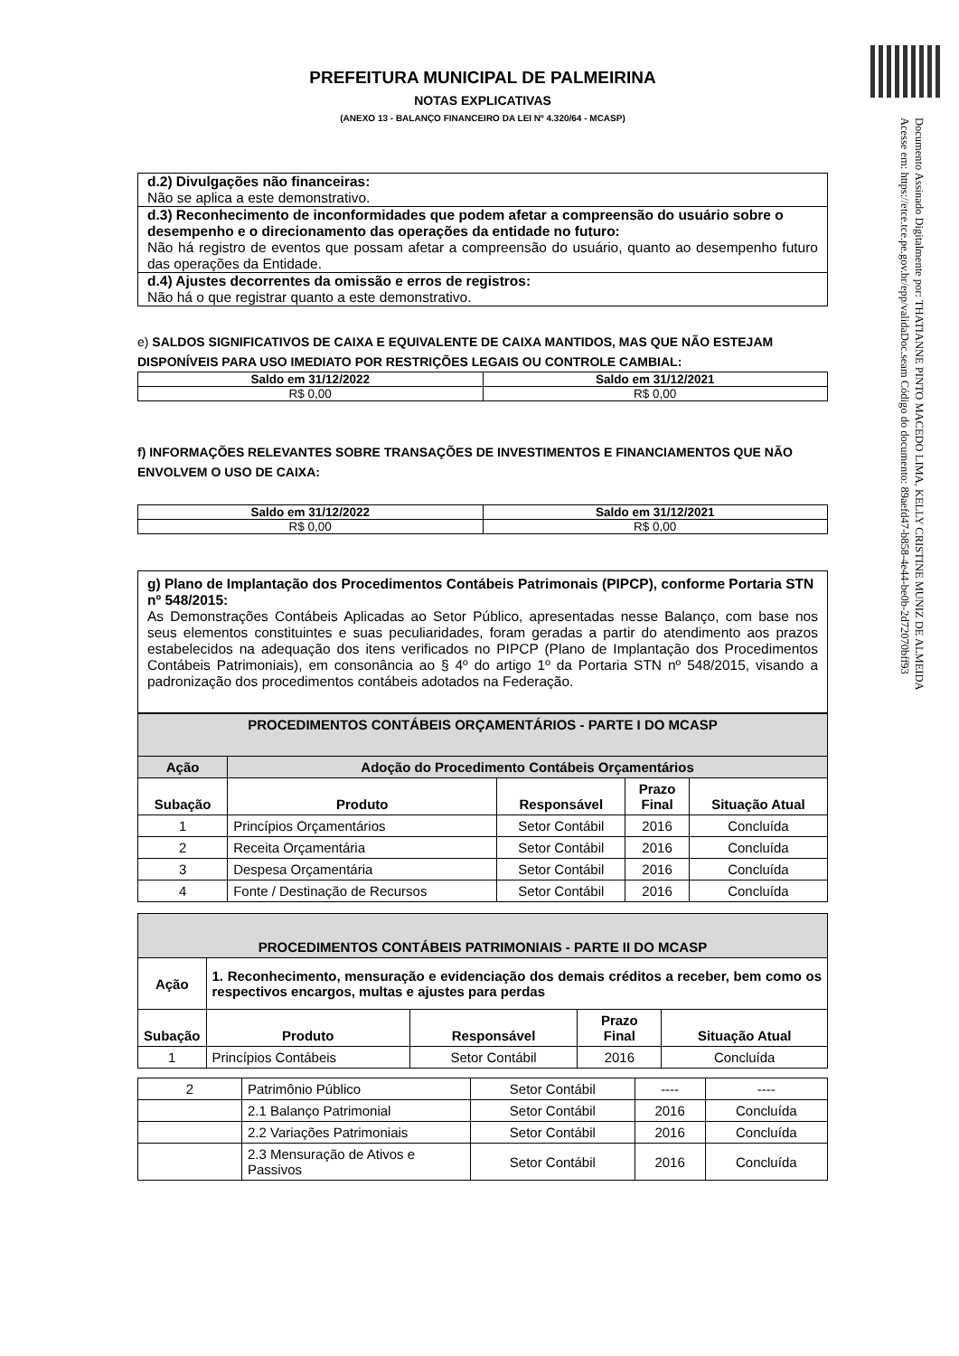Documento Assinado Digitalmente por: THATIANNE PINTO MACEDO LIMA, KELLY CRISTINE MUNIZ DE ALMEIDA
Acesse em: https://etce.tce.pe.gov.br/epp/validaDoc.seam Código do documento: 89aefd47-b858-4e44-be0b-2d72070bff93
PREFEITURA MUNICIPAL DE PALMEIRINA
NOTAS EXPLICATIVAS
(ANEXO 13 - BALANÇO FINANCEIRO DA LEI Nº 4.320/64 - MCASP)
d.2) Divulgações não financeiras:
Não se aplica a este demonstrativo.
d.3) Reconhecimento de inconformidades que podem afetar a compreensão do usuário sobre o desempenho e o direcionamento das operações da entidade no futuro:
Não há registro de eventos que possam afetar a compreensão do usuário, quanto ao desempenho futuro das operações da Entidade.
d.4) Ajustes decorrentes da omissão e erros de registros:
Não há o que registrar quanto a este demonstrativo.
e) SALDOS SIGNIFICATIVOS DE CAIXA E EQUIVALENTE DE CAIXA MANTIDOS, MAS QUE NÃO ESTEJAM DISPONÍVEIS PARA USO IMEDIATO POR RESTRIÇÕES LEGAIS OU CONTROLE CAMBIAL:
| Saldo em 31/12/2022 | Saldo em 31/12/2021 |
| --- | --- |
| R$ 0,00 | R$ 0,00 |
f) INFORMAÇÕES RELEVANTES SOBRE TRANSAÇÕES DE INVESTIMENTOS E FINANCIAMENTOS QUE NÃO ENVOLVEM O USO DE CAIXA:
| Saldo em 31/12/2022 | Saldo em 31/12/2021 |
| --- | --- |
| R$ 0,00 | R$ 0,00 |
g) Plano de Implantação dos Procedimentos Contábeis Patrimonais (PIPCP), conforme Portaria STN nº 548/2015:
As Demonstrações Contábeis Aplicadas ao Setor Público, apresentadas nesse Balanço, com base nos seus elementos constituintes e suas peculiaridades, foram geradas a partir do atendimento aos prazos estabelecidos na adequação dos itens verificados no PIPCP (Plano de Implantação dos Procedimentos Contábeis Patrimoniais), em consonância ao § 4º do artigo 1º da Portaria STN nº 548/2015, visando a padronização dos procedimentos contábeis adotados na Federação.
| PROCEDIMENTOS CONTÁBEIS ORÇAMENTÁRIOS - PARTE I DO MCASP | | | | |
| --- | --- | --- | --- | --- |
| Ação | Adoção do Procedimento Contábeis Orçamentários | | | |
| Subação | Produto | Responsável | Prazo Final | Situação Atual |
| 1 | Princípios Orçamentários | Setor Contábil | 2016 | Concluída |
| 2 | Receita Orçamentária | Setor Contábil | 2016 | Concluída |
| 3 | Despesa Orçamentária | Setor Contábil | 2016 | Concluída |
| 4 | Fonte / Destinação de Recursos | Setor Contábil | 2016 | Concluída |
| PROCEDIMENTOS CONTÁBEIS PATRIMONIAIS - PARTE II DO MCASP | | | | |
| --- | --- | --- | --- | --- |
| Ação | 1. Reconhecimento, mensuração e evidenciação dos demais créditos a receber, bem como os respectivos encargos, multas e ajustes para perdas | | | |
| Subação | Produto | Responsável | Prazo Final | Situação Atual |
| 1 | Princípios Contábeis | Setor Contábil | 2016 | Concluída |
| 2 | Patrimônio Público | Setor Contábil | ---- | ---- |
| | 2.1 Balanço Patrimonial | Setor Contábil | 2016 | Concluída |
| | 2.2 Variações Patrimoniais | Setor Contábil | 2016 | Concluída |
| | 2.3 Mensuração de Ativos e Passivos | Setor Contábil | 2016 | Concluída |